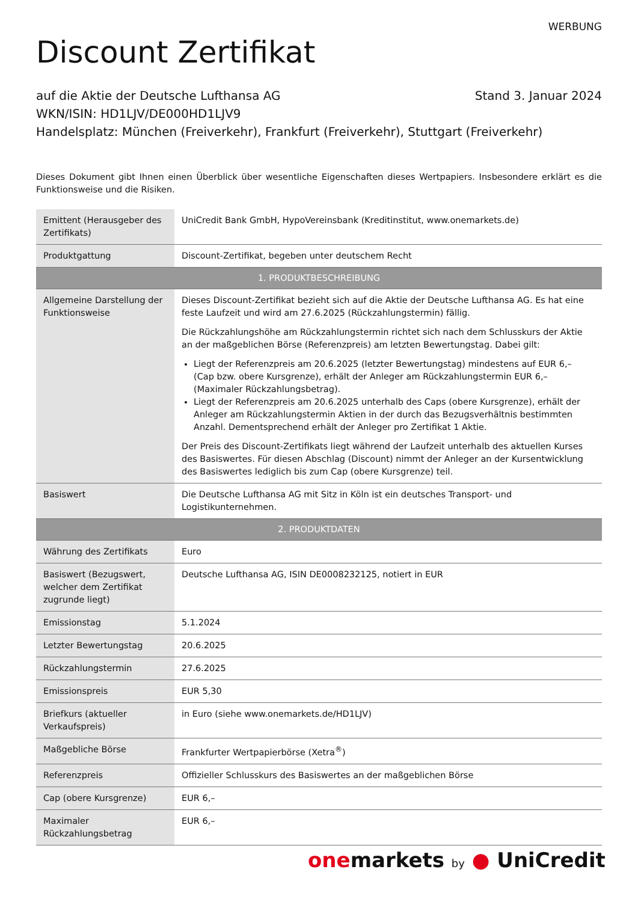WERBUNG
Discount Zertifikat
auf die Aktie der Deutsche Lufthansa AG Stand 3. Januar 2024
WKN/ISIN: HD1LJV/DE000HD1LJV9
Handelsplatz: München (Freiverkehr), Frankfurt (Freiverkehr), Stuttgart (Freiverkehr)
Dieses Dokument gibt Ihnen einen Überblick über wesentliche Eigenschaften dieses Wertpapiers. Insbesondere erklärt es die Funktionsweise und die Risiken.
| Emittent (Herausgeber des Zertifikats) | UniCredit Bank GmbH, HypoVereinsbank (Kreditinstitut, www.onemarkets.de) |
| Produktgattung | Discount-Zertifikat, begeben unter deutschem Recht |
| 1. PRODUKTBESCHREIBUNG | |
| Allgemeine Darstellung der Funktionsweise | Dieses Discount-Zertifikat bezieht sich auf die Aktie der Deutsche Lufthansa AG. Es hat eine feste Laufzeit und wird am 27.6.2025 (Rückzahlungstermin) fällig. Die Rückzahlungshöhe am Rückzahlungstermin richtet sich nach dem Schlusskurs der Aktie an der maßgeblichen Börse (Referenzpreis) am letzten Bewertungstag. Dabei gilt: Liegt der Referenzpreis am 20.6.2025 (letzter Bewertungstag) mindestens auf EUR 6,– (Cap bzw. obere Kursgrenze), erhält der Anleger am Rückzahlungstermin EUR 6,– (Maximaler Rückzahlungsbetrag). Liegt der Referenzpreis am 20.6.2025 unterhalb des Caps (obere Kursgrenze), erhält der Anleger am Rückzahlungstermin Aktien in der durch das Bezugsverhältnis bestimmten Anzahl. Dementsprechend erhält der Anleger pro Zertifikat 1 Aktie. Der Preis des Discount-Zertifikats liegt während der Laufzeit unterhalb des aktuellen Kurses des Basiswertes. Für diesen Abschlag (Discount) nimmt der Anleger an der Kursentwicklung des Basiswertes lediglich bis zum Cap (obere Kursgrenze) teil. |
| Basiswert | Die Deutsche Lufthansa AG mit Sitz in Köln ist ein deutsches Transport- und Logistikunternehmen. |
| 2. PRODUKTDATEN | |
| Währung des Zertifikats | Euro |
| Basiswert (Bezugswert, welcher dem Zertifikat zugrunde liegt) | Deutsche Lufthansa AG, ISIN DE0008232125, notiert in EUR |
| Emissionstag | 5.1.2024 |
| Letzter Bewertungstag | 20.6.2025 |
| Rückzahlungstermin | 27.6.2025 |
| Emissionspreis | EUR 5,30 |
| Briefkurs (aktueller Verkaufspreis) | in Euro (siehe www.onemarkets.de/HD1LJV) |
| Maßgebliche Börse | Frankfurter Wertpapierbörse (Xetra<sup>®</sup>) |
| Referenzpreis | Offizieller Schlusskurs des Basiswertes an der maßgeblichen Börse |
| Cap (obere Kursgrenze) | EUR 6,– |
| Maximaler Rückzahlungsbetrag | EUR 6,– |
onemarkets by ● UniCredit